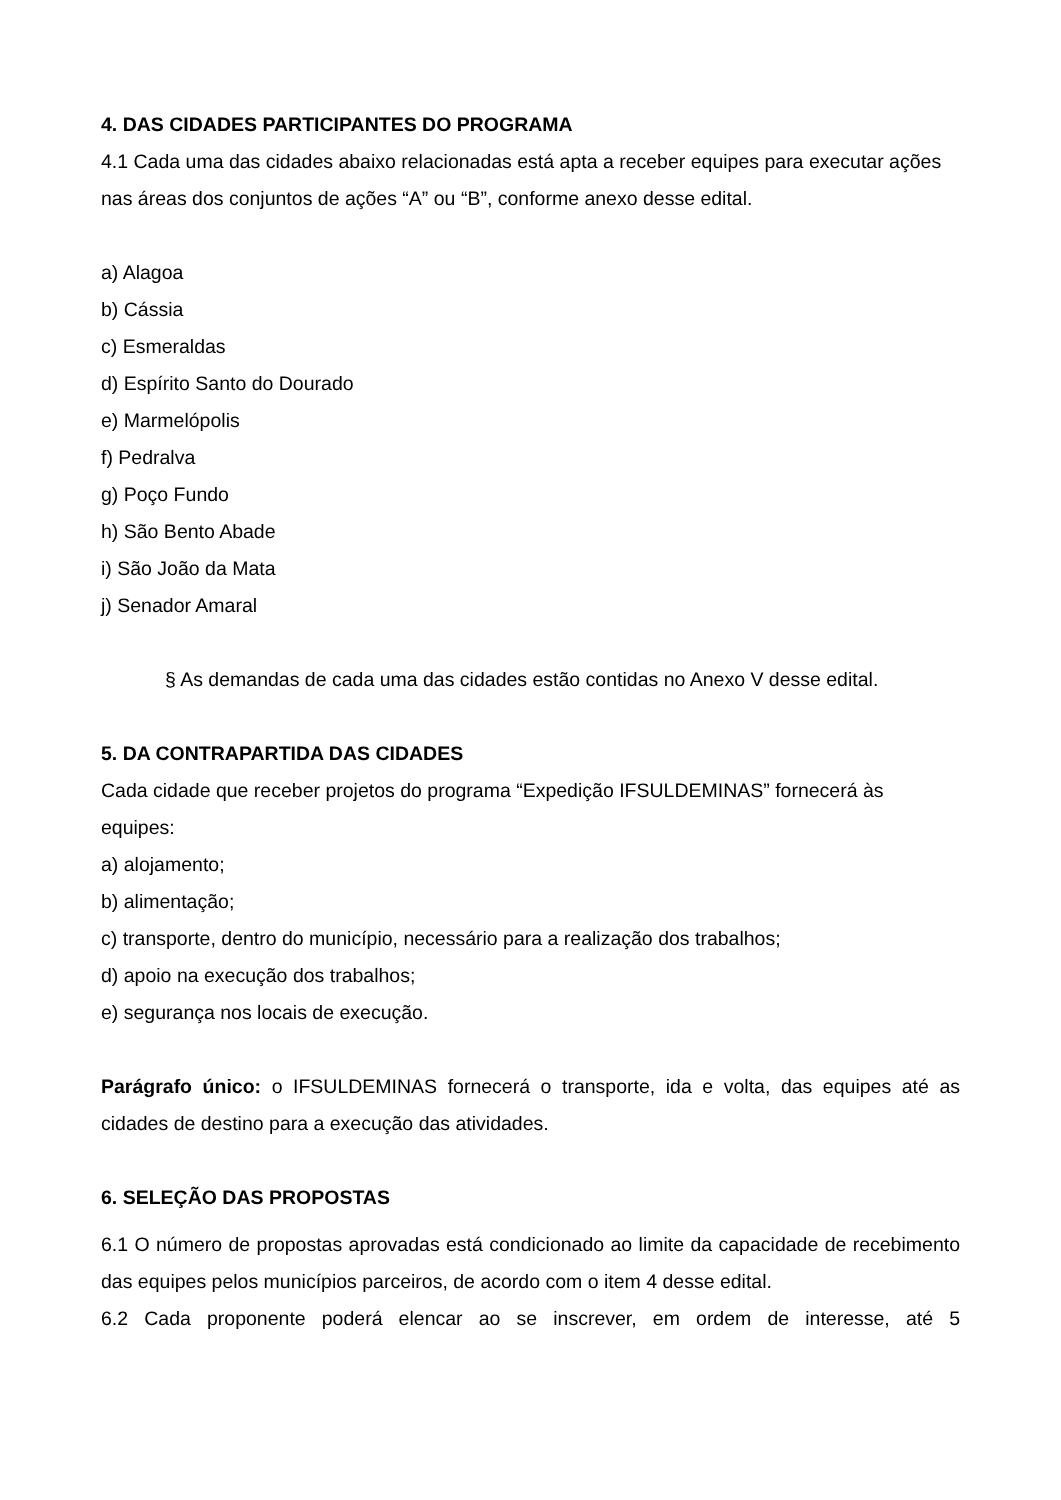4. DAS CIDADES PARTICIPANTES DO PROGRAMA
4.1 Cada uma das cidades abaixo relacionadas está apta a receber equipes para executar ações nas áreas dos conjuntos de ações “A” ou “B”, conforme anexo desse edital.
a) Alagoa
b) Cássia
c) Esmeraldas
d) Espírito Santo do Dourado
e) Marmelópolis
f) Pedralva
g) Poço Fundo
h) São Bento Abade
i) São João da Mata
j) Senador Amaral
§ As demandas de cada uma das cidades estão contidas no Anexo V desse edital.
5. DA CONTRAPARTIDA DAS CIDADES
Cada cidade que receber projetos do programa “Expedição IFSULDEMINAS” fornecerá às equipes:
a) alojamento;
b) alimentação;
c) transporte, dentro do município, necessário para a realização dos trabalhos;
d) apoio na execução dos trabalhos;
e) segurança nos locais de execução.
Parágrafo único: o IFSULDEMINAS fornecerá o transporte, ida e volta, das equipes até as cidades de destino para a execução das atividades.
6. SELEÇÃO DAS PROPOSTAS
6.1 O número de propostas aprovadas está condicionado ao limite da capacidade de recebimento das equipes pelos municípios parceiros, de acordo com o item 4 desse edital.
6.2 Cada proponente poderá elencar ao se inscrever, em ordem de interesse, até 5